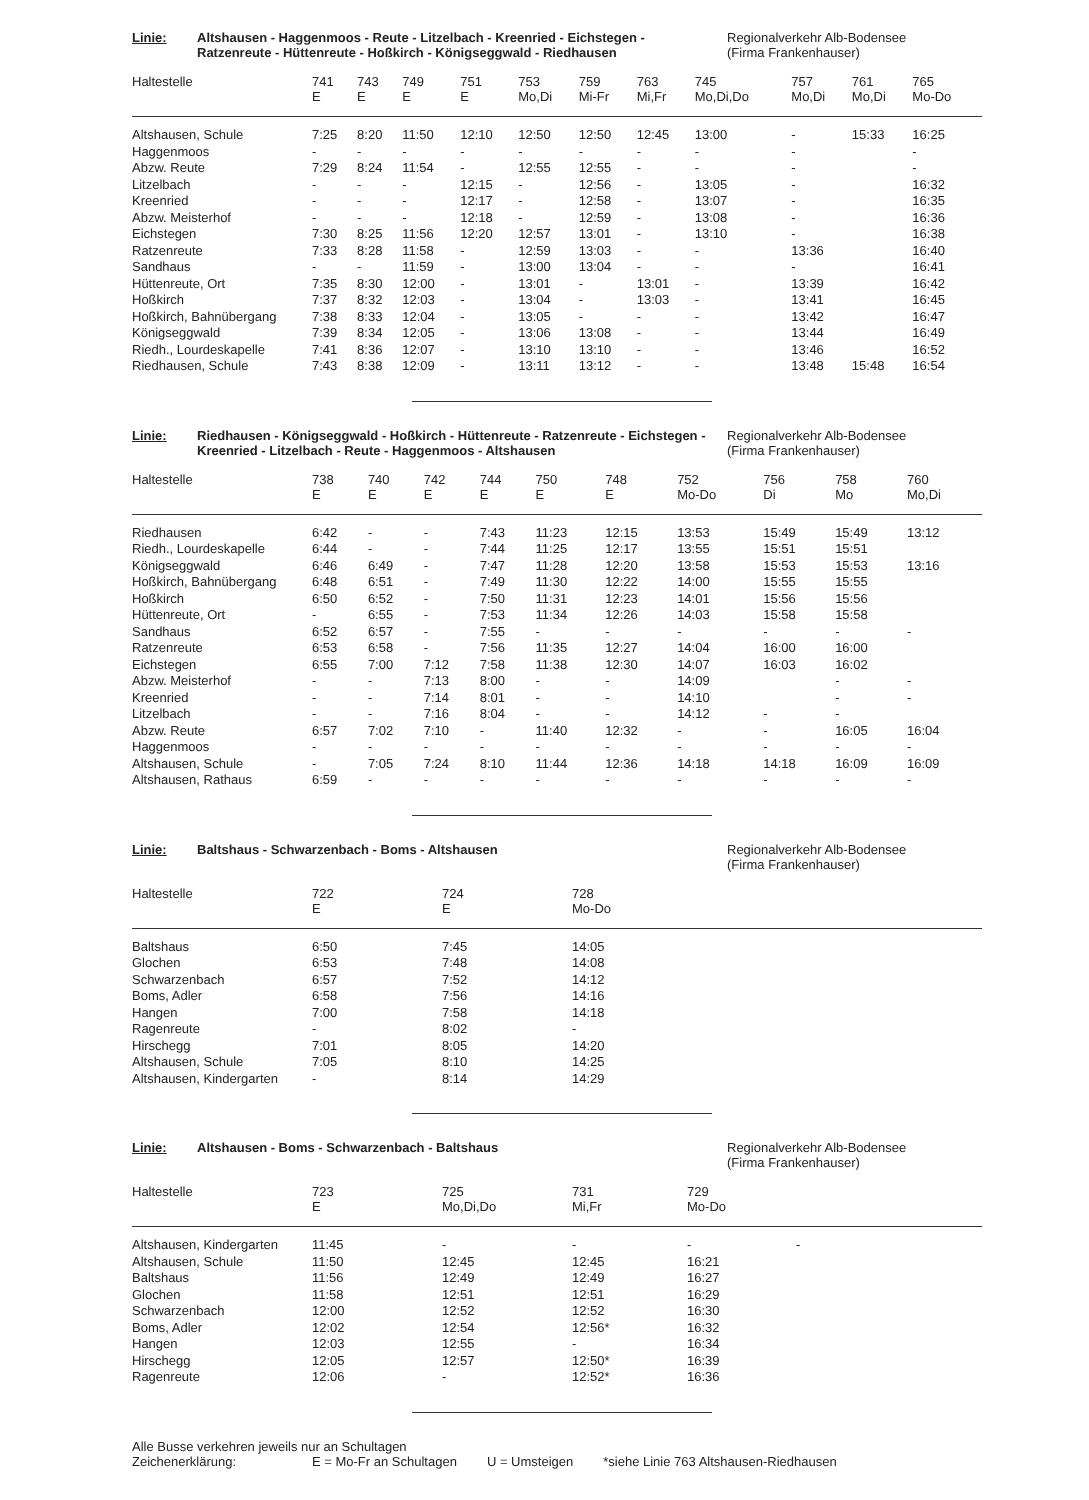Linie: Altshausen - Haggenmoos - Reute - Litzelbach - Kreenried - Eichstegen - Ratzenreute - Hüttenreute - Hoßkirch - Königseggwald - Riedhausen
Regionalverkehr Alb-Bodensee
(Firma Frankenhauser)
| Haltestelle | 741 E | 743 E | 749 E | 751 E | 753 Mo,Di | 759 Mi-Fr | 763 Mi,Fr | 745 Mo,Di,Do | 757 Mo,Di | 761 Mo,Di | 765 Mo-Do |
| --- | --- | --- | --- | --- | --- | --- | --- | --- | --- | --- | --- |
| Altshausen, Schule | 7:25 | 8:20 | 11:50 | 12:10 | 12:50 | 12:50 | 12:45 | 13:00 | - | 15:33 | 16:25 |
| Haggenmoos | - | - | - | - | - | - | - | - | - | | - |
| Abzw. Reute | 7:29 | 8:24 | 11:54 | - | 12:55 | 12:55 | - | - | - | | - |
| Litzelbach | - | - | - | 12:15 | - | 12:56 | - | 13:05 | - | | 16:32 |
| Kreenried | - | - | - | 12:17 | - | 12:58 | - | 13:07 | - | | 16:35 |
| Abzw. Meisterhof | - | - | - | 12:18 | - | 12:59 | - | 13:08 | - | | 16:36 |
| Eichstegen | 7:30 | 8:25 | 11:56 | 12:20 | 12:57 | 13:01 | - | 13:10 | - | | 16:38 |
| Ratzenreute | 7:33 | 8:28 | 11:58 | - | 12:59 | 13:03 | - | - | 13:36 | | 16:40 |
| Sandhaus | - | - | 11:59 | - | 13:00 | 13:04 | - | - | - | | 16:41 |
| Hüttenreute, Ort | 7:35 | 8:30 | 12:00 | - | 13:01 | - | 13:01 | - | 13:39 | | 16:42 |
| Hoßkirch | 7:37 | 8:32 | 12:03 | - | 13:04 | - | 13:03 | - | 13:41 | | 16:45 |
| Hoßkirch, Bahnübergang | 7:38 | 8:33 | 12:04 | - | 13:05 | - | - | - | 13:42 | | 16:47 |
| Königseggwald | 7:39 | 8:34 | 12:05 | - | 13:06 | 13:08 | - | - | 13:44 | | 16:49 |
| Riedh., Lourdeskapelle | 7:41 | 8:36 | 12:07 | - | 13:10 | 13:10 | - | - | 13:46 | | 16:52 |
| Riedhausen, Schule | 7:43 | 8:38 | 12:09 | - | 13:11 | 13:12 | - | - | 13:48 | 15:48 | 16:54 |
Linie: Riedhausen - Königseggwald - Hoßkirch - Hüttenreute - Ratzenreute - Eichstegen - Kreenried - Litzelbach - Reute - Haggenmoos - Altshausen
Regionalverkehr Alb-Bodensee
(Firma Frankenhauser)
| Haltestelle | 738 E | 740 E | 742 E | 744 E | 750 E | 748 E | 752 Mo-Do | 756 Di | 758 Mo | 760 Mo,Di |
| --- | --- | --- | --- | --- | --- | --- | --- | --- | --- | --- |
| Riedhausen | 6:42 | - | - | 7:43 | 11:23 | 12:15 | 13:53 | 15:49 | 15:49 | 13:12 |
| Riedh., Lourdeskapelle | 6:44 | - | - | 7:44 | 11:25 | 12:17 | 13:55 | 15:51 | 15:51 | |
| Königseggwald | 6:46 | 6:49 | - | 7:47 | 11:28 | 12:20 | 13:58 | 15:53 | 15:53 | 13:16 |
| Hoßkirch, Bahnübergang | 6:48 | 6:51 | - | 7:49 | 11:30 | 12:22 | 14:00 | 15:55 | 15:55 | |
| Hoßkirch | 6:50 | 6:52 | - | 7:50 | 11:31 | 12:23 | 14:01 | 15:56 | 15:56 | |
| Hüttenreute, Ort | - | 6:55 | - | 7:53 | 11:34 | 12:26 | 14:03 | 15:58 | 15:58 | |
| Sandhaus | 6:52 | 6:57 | - | 7:55 | - | - | - | - | - | - |
| Ratzenreute | 6:53 | 6:58 | - | 7:56 | 11:35 | 12:27 | 14:04 | 16:00 | 16:00 | |
| Eichstegen | 6:55 | 7:00 | 7:12 | 7:58 | 11:38 | 12:30 | 14:07 | 16:03 | 16:02 | |
| Abzw. Meisterhof | - | - | 7:13 | 8:00 | - | - | 14:09 | | - | - |
| Kreenried | - | - | 7:14 | 8:01 | - | - | 14:10 | | - | - |
| Litzelbach | - | - | 7:16 | 8:04 | - | - | 14:12 | - | - | |
| Abzw. Reute | 6:57 | 7:02 | 7:10 | - | 11:40 | 12:32 | - | - | 16:05 | 16:04 |
| Haggenmoos | - | - | - | - | - | - | - | - | - | - |
| Altshausen, Schule | - | 7:05 | 7:24 | 8:10 | 11:44 | 12:36 | 14:18 | 14:18 | 16:09 | 16:09 |
| Altshausen, Rathaus | 6:59 | - | - | - | - | - | - | - | - | - |
Linie: Baltshaus - Schwarzenbach - Boms - Altshausen Regionalverkehr Alb-Bodensee
(Firma Frankenhauser)
| Haltestelle | 722 E | 724 E | 728 Mo-Do |
| --- | --- | --- | --- |
| Baltshaus | 6:50 | 7:45 | 14:05 |
| Glochen | 6:53 | 7:48 | 14:08 |
| Schwarzenbach | 6:57 | 7:52 | 14:12 |
| Boms, Adler | 6:58 | 7:56 | 14:16 |
| Hangen | 7:00 | 7:58 | 14:18 |
| Ragenreute | - | 8:02 | - |
| Hirschegg | 7:01 | 8:05 | 14:20 |
| Altshausen, Schule | 7:05 | 8:10 | 14:25 |
| Altshausen, Kindergarten | - | 8:14 | 14:29 |
Linie: Altshausen - Boms - Schwarzenbach - Baltshaus Regionalverkehr Alb-Bodensee
(Firma Frankenhauser)
| Haltestelle | 723 E | 725 Mo,Di,Do | 731 Mi,Fr | 729 Mo-Do |
| --- | --- | --- | --- | --- |
| Altshausen, Kindergarten | 11:45 | - | - | - - |
| Altshausen, Schule | 11:50 | 12:45 | 12:45 | 16:21 |
| Baltshaus | 11:56 | 12:49 | 12:49 | 16:27 |
| Glochen | 11:58 | 12:51 | 12:51 | 16:29 |
| Schwarzenbach | 12:00 | 12:52 | 12:52 | 16:30 |
| Boms, Adler | 12:02 | 12:54 | 12:56* | 16:32 |
| Hangen | 12:03 | 12:55 | - | 16:34 |
| Hirschegg | 12:05 | 12:57 | 12:50* | 16:39 |
| Ragenreute | 12:06 | - | 12:52* | 16:36 |
Alle Busse verkehren jeweils nur an Schultagen
Zeichenerklärung: E = Mo-Fr an Schultagen U = Umsteigen *siehe Linie 763 Altshausen-Riedhausen